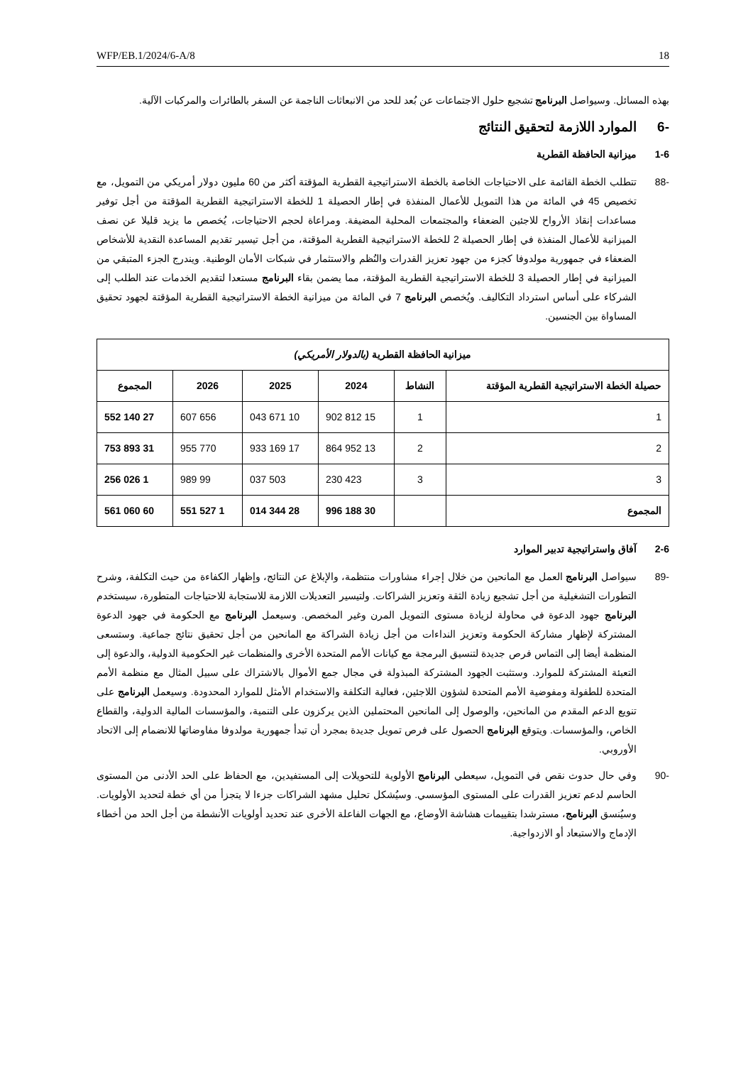WFP/EB.1/2024/6-A/8 18
بهذه المسائل. وسيواصل البرنامج تشجيع حلول الاجتماعات عن بُعد للحد من الانبعاثات الناجمة عن السفر بالطائرات والمركبات الآلية.
-6 الموارد اللازمة لتحقيق النتائج
1-6 ميزانية الحافظة القطرية
-88 تتطلب الخطة القائمة على الاحتياجات الخاصة بالخطة الاستراتيجية القطرية المؤقتة أكثر من 60 مليون دولار أمريكي من التمويل، مع تخصيص 45 في المائة من هذا التمويل للأعمال المنفذة في إطار الحصيلة 1 للخطة الاستراتيجية القطرية المؤقتة من أجل توفير مساعدات إنقاذ الأرواح للاجئين الضعفاء والمجتمعات المحلية المضيفة. ومراعاة لحجم الاحتياجات، يُخصص ما يزيد قليلا عن نصف الميزانية للأعمال المنفذة في إطار الحصيلة 2 للخطة الاستراتيجية القطرية المؤقتة، من أجل تيسير تقديم المساعدة النقدية للأشخاص الضعفاء في جمهورية مولدوفا كجزء من جهود تعزيز القدرات والنُظم والاستثمار في شبكات الأمان الوطنية. ويندرج الجزء المتبقي من الميزانية في إطار الحصيلة 3 للخطة الاستراتيجية القطرية المؤقتة، مما يضمن بقاء البرنامج مستعدا لتقديم الخدمات عند الطلب إلى الشركاء على أساس استرداد التكاليف. ويُخصص البرنامج 7 في المائة من ميزانية الخطة الاستراتيجية القطرية المؤقتة لجهود تحقيق المساواة بين الجنسين.
| ميزانية الحافظة القطرية (بالدولار الأمريكي) | | | | | |
| --- | --- | --- | --- | --- | --- |
| حصيلة الخطة الاستراتيجية القطرية المؤقتة | النشاط | 2024 | 2025 | 2026 | المجموع |
| 1 | 1 | 15 812 902 | 10 671 043 | 656 607 | 27 140 552 |
| 2 | 2 | 13 952 864 | 17 169 933 | 770 955 | 31 893 753 |
| 3 | 3 | 423 230 | 503 037 | 99 989 | 1 026 256 |
| المجموع | | 30 188 996 | 28 344 014 | 1 527 551 | 60 060 561 |
2-6 آفاق واستراتيجية تدبير الموارد
-89 سيواصل البرنامج العمل مع المانحين من خلال إجراء مشاورات منتظمة، والإبلاغ عن النتائج، وإظهار الكفاءة من حيث التكلفة، وشرح التطورات التشغيلية من أجل تشجيع زيادة الثقة وتعزيز الشراكات. ولتيسير التعديلات اللازمة للاستجابة للاحتياجات المتطورة، سيستخدم البرنامج جهود الدعوة في محاولة لزيادة مستوى التمويل المرن وغير المخصص. وسيعمل البرنامج مع الحكومة في جهود الدعوة المشتركة لإظهار مشاركة الحكومة وتعزيز النداءات من أجل زيادة الشراكة مع المانحين من أجل تحقيق نتائج جماعية. وستسعى المنظمة أيضا إلى التماس فرص جديدة لتنسيق البرمجة مع كيانات الأمم المتحدة الأخرى والمنظمات غير الحكومية الدولية، والدعوة إلى التعبئة المشتركة للموارد. وستثبت الجهود المشتركة المبذولة في مجال جمع الأموال بالاشتراك على سبيل المثال مع منظمة الأمم المتحدة للطفولة ومفوضية الأمم المتحدة لشؤون اللاجئين، فعالية التكلفة والاستخدام الأمثل للموارد المحدودة. وسيعمل البرنامج على تنويع الدعم المقدم من المانحين، والوصول إلى المانحين المحتملين الذين يركزون على التنمية، والمؤسسات المالية الدولية، والقطاع الخاص، والمؤسسات. ويتوقع البرنامج الحصول على فرص تمويل جديدة بمجرد أن تبدأ جمهورية مولدوفا مفاوضاتها للانضمام إلى الاتحاد الأوروبي.
-90 وفي حال حدوث نقص في التمويل، سيعطي البرنامج الأولوية للتحويلات إلى المستفيدين، مع الحفاظ على الحد الأدنى من المستوى الحاسم لدعم تعزيز القدرات على المستوى المؤسسي. وسيُشكل تحليل مشهد الشراكات جزءا لا يتجزأ من أي خطة لتحديد الأولويات. وسيُنسق البرنامج، مسترشدا بتقييمات هشاشة الأوضاع، مع الجهات الفاعلة الأخرى عند تحديد أولويات الأنشطة من أجل الحد من أخطاء الإدماج والاستبعاد أو الازدواجية.